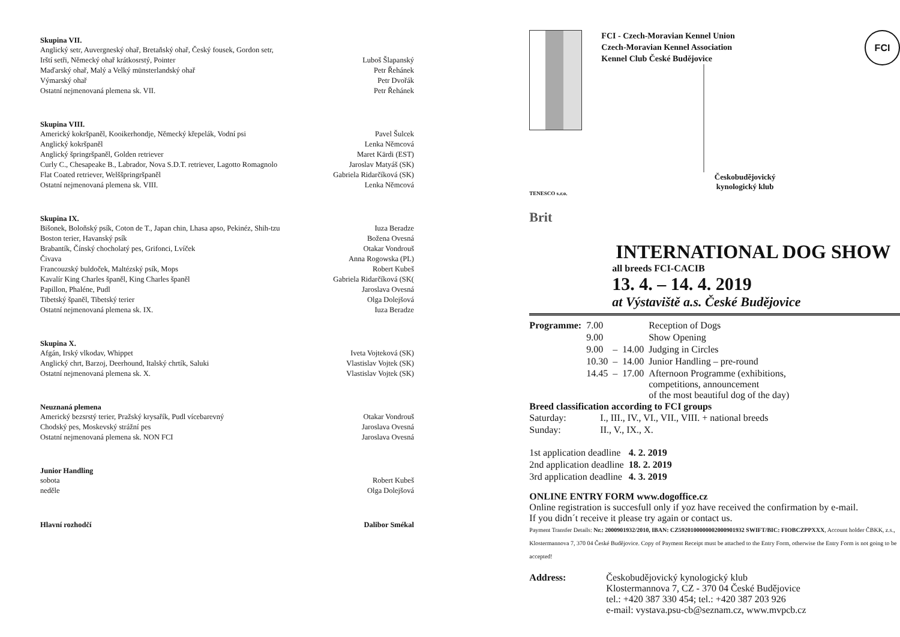Skupina VII.
| Anglický setr, Auvergneský ohař, Bretaňský ohař, Český fousek, Gordon setr, | |
| Irští setři, Německý ohař krátkosrstý, Pointer | Luboš Šlapanský |
| Maďarský ohař, Malý a Velký münsterlandský ohař | Petr Řehánek |
| Výmarský ohař | Petr Dvořák |
| Ostatní nejmenovaná plemena sk. VII. | Petr Řehánek |
Skupina VIII.
| Americký kokršpaněl, Kooikerhondje, Německý křepelák, Vodní psi | Pavel Šulcek |
| Anglický kokršpaněl | Lenka Němcová |
| Anglický špringršpaněl, Golden retriever | Maret Kärdi (EST) |
| Curly C., Chesapeake B., Labrador, Nova S.D.T. retriever, Lagotto Romagnolo | Jaroslav Matyáš (SK) |
| Flat Coated retriever, Welššpringršpaněl | Gabriela Ridarčíková (SK) |
| Ostatní nejmenovaná plemena sk. VIII. | Lenka Němcová |
Skupina IX.
| Bišonek, Boloňský psík, Coton de T., Japan chin, Lhasa apso, Pekinéz, Shih-tzu | Iuza Beradze |
| Boston terier, Havanský psík | Božena Ovesná |
| Brabantík, Čínský chocholatý pes, Grifonci, Lvíček | Otakar Vondrouš |
| Čivava | Anna Rogowska (PL) |
| Francouzský buldoček, Maltézský psík, Mops | Robert Kubeš |
| Kavalír King Charles španěl, King Charles španěl | Gabriela Ridarčíková (SK( |
| Papillon, Phaléne, Pudl | Jaroslava Ovesná |
| Tibetský španěl, Tibetský terier | Olga Dolejšová |
| Ostatní nejmenovaná plemena sk. IX. | Iuza Beradze |
Skupina X.
| Afgán, Irský vlkodav, Whippet | Iveta Vojteková (SK) |
| Anglický chrt, Barzoj, Deerhound, Italský chrtík, Saluki | Vlastislav Vojtek (SK) |
| Ostatní nejmenovaná plemena sk. X. | Vlastislav Vojtek (SK) |
Neuznaná plemena
| Americký bezsrstý terier, Pražský krysařík, Pudl vícebarevný | Otakar Vondrouš |
| Chodský pes, Moskevský strážní pes | Jaroslava Ovesná |
| Ostatní nejmenovaná plemena sk. NON FCI | Jaroslava Ovesná |
Junior Handling
| sobota | Robert Kubeš |
| neděle | Olga Dolejšová |
| Hlavní rozhodčí | Dalibor Smékal |
TENESCO s.r.o.
Brit
FCI - Czech-Moravian Kennel Union
Czech-Moravian Kennel Association
Kennel Club České Budějovice
Českobudějovický
kynologický klub
FCI
INTERNATIONAL DOG SHOW
all breeds FCI-CACIB
13. 4. – 14. 4. 2019
at Výstaviště a.s. České Budějovice
| Programme: | 7.00 | | | Reception of Dogs |
| | 9.00 | | | Show Opening |
| | 9.00 | – | 14.00 | Judging in Circles |
| | 10.30 | – | 14.00 | Junior Handling – pre-round |
| | 14.45 | – | 17.00 | Afternoon Programme (exhibitions, competitions, announcement of the most beautiful dog of the day) |
Breed classification according to FCI groups
| Saturday: | I., III., IV., VI., VII., VIII. + national breeds |
| Sunday: | II., V., IX., X. |
| 1st application deadline | 4. 2. 2019 |
| 2nd application deadline | 18. 2. 2019 |
| 3rd application deadline | 4. 3. 2019 |
ONLINE ENTRY FORM www.dogoffice.cz
Online registration is succesfull only if yoz have received the confirmation by e-mail.
If you didn´t receive it please try again or contact us.
Payment Transfer Details: Nr.: 2000901932/2010, IBAN: CZ5920100000002000901932 SWIFT/BIC: FIOBCZPPXXX, Account holder ČBKK, z.s., Klostermannova 7, 370 04 České Budějovice. Copy of Payment Receipt must be attached to the Entry Form, otherwise the Entry Form is not going to be accepted!
| Address: | Českobudějovický kynologický klub Klostermannova 7, CZ - 370 04 České Budějovice tel.: +420 387 330 454; tel.: +420 387 203 926 e-mail: vystava.psu-cb@seznam.cz, www.mvpcb.cz |